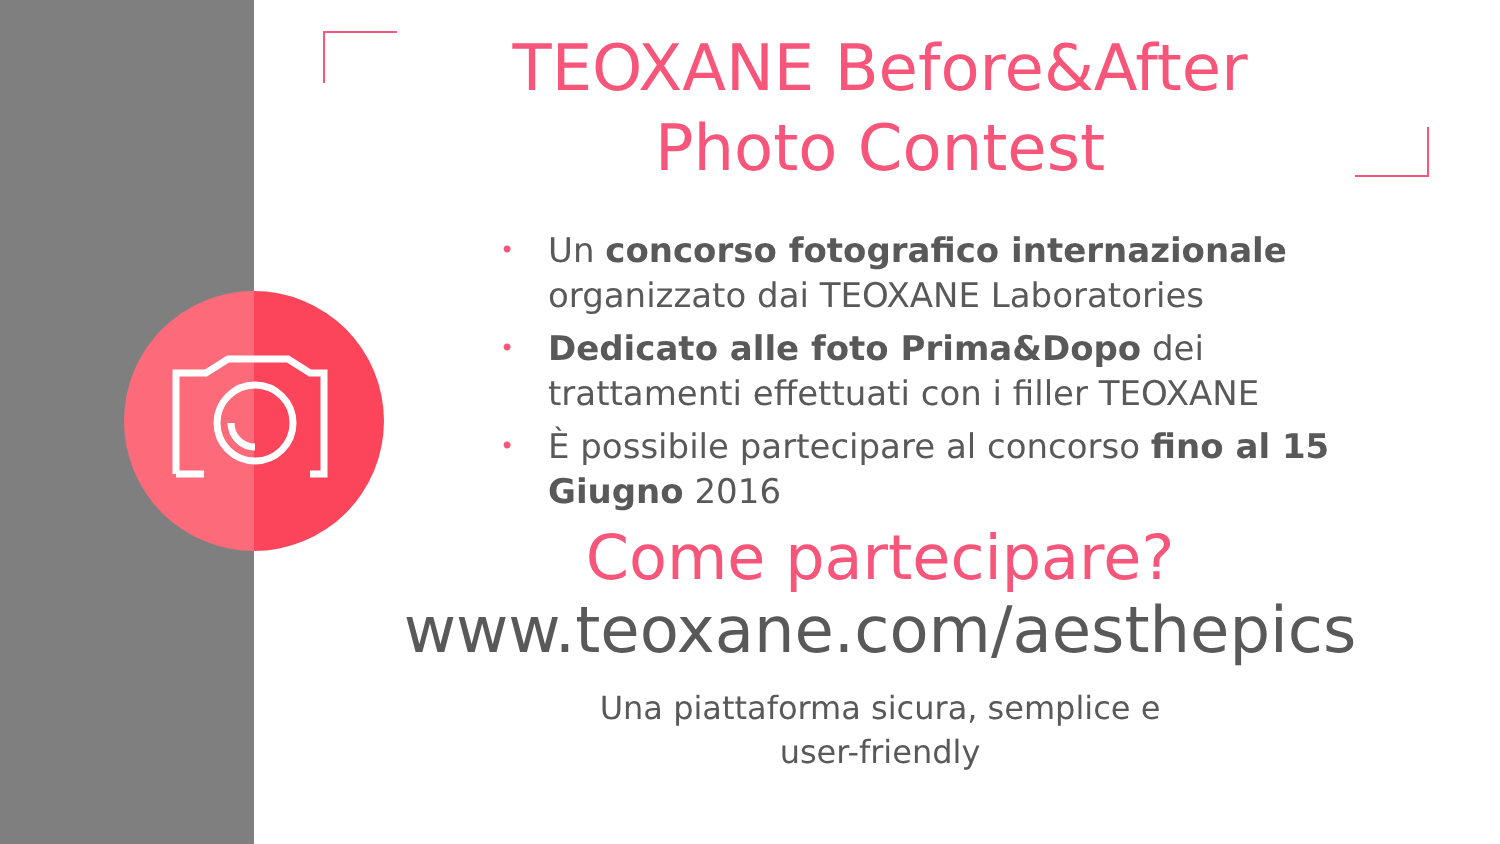TEOXANE Before&After
Photo Contest
• Un concorso fotografico internazionale organizzato dai TEOXANE Laboratories
• Dedicato alle foto Prima&Dopo dei trattamenti effettuati con i filler TEOXANE
• È possibile partecipare al concorso fino al 15 Giugno 2016
Come partecipare?
www.teoxane.com/aesthepics
Una piattaforma sicura, semplice e
user-friendly